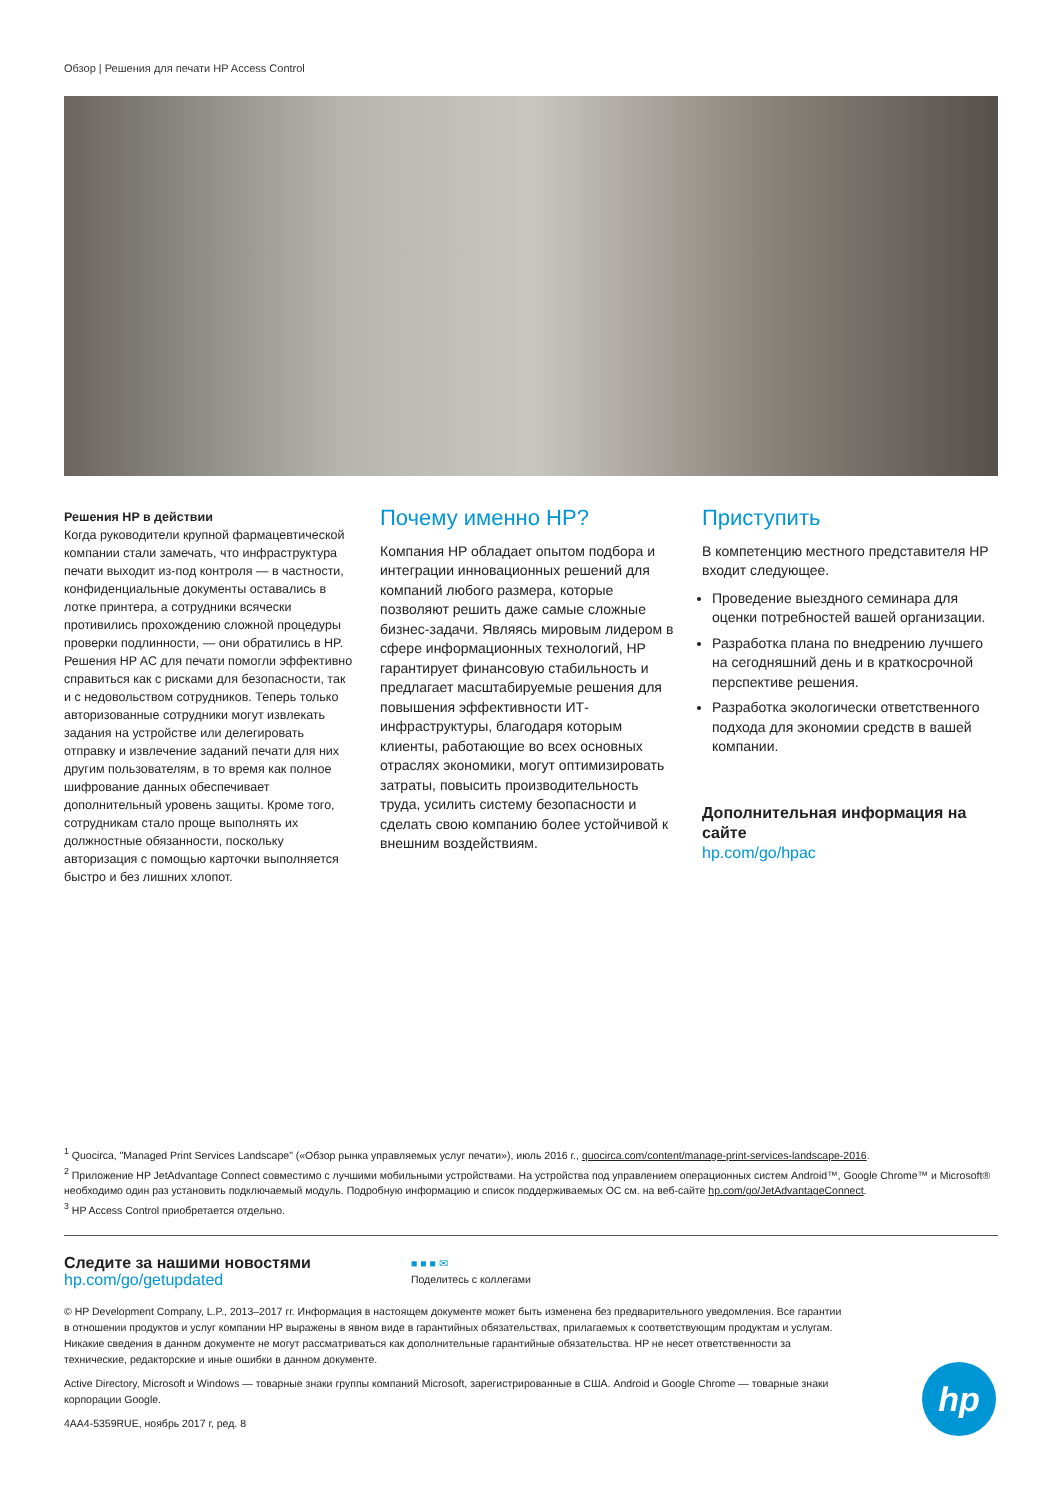Обзор | Решения для печати HP Access Control
Решения HP в действии
Когда руководители крупной фармацевтической компании стали замечать, что инфраструктура печати выходит из-под контроля — в частности, конфиденциальные документы оставались в лотке принтера, а сотрудники всячески противились прохождению сложной процедуры проверки подлинности, — они обратились в HP. Решения HP AC для печати помогли эффективно справиться как с рисками для безопасности, так и с недовольством сотрудников. Теперь только авторизованные сотрудники могут извлекать задания на устройстве или делегировать отправку и извлечение заданий печати для них другим пользователям, в то время как полное шифрование данных обеспечивает дополнительный уровень защиты. Кроме того, сотрудникам стало проще выполнять их должностные обязанности, поскольку авторизация с помощью карточки выполняется быстро и без лишних хлопот.
Почему именно HP?
Компания HP обладает опытом подбора и интеграции инновационных решений для компаний любого размера, которые позволяют решить даже самые сложные бизнес-задачи. Являясь мировым лидером в сфере информационных технологий, HP гарантирует финансовую стабильность и предлагает масштабируемые решения для повышения эффективности ИТ-инфраструктуры, благодаря которым клиенты, работающие во всех основных отраслях экономики, могут оптимизировать затраты, повысить производительность труда, усилить систему безопасности и сделать свою компанию более устойчивой к внешним воздействиям.
Приступить
В компетенцию местного представителя HP входит следующее.
Проведение выездного семинара для оценки потребностей вашей организации.
Разработка плана по внедрению лучшего на сегодняшний день и в краткосрочной перспективе решения.
Разработка экологически ответственного подхода для экономии средств в вашей компании.
Дополнительная информация на сайте
hp.com/go/hpac
<sup>1</sup> Quocirca, "Managed Print Services Landscape" («Обзор рынка управляемых услуг печати»), июль 2016 г., quocirca.com/content/manage-print-services-landscape-2016.
<sup>2</sup> Приложение HP JetAdvantage Connect совместимо с лучшими мобильными устройствами. На устройства под управлением операционных систем Android™, Google Chrome™ и Microsoft® необходимо один раз установить подключаемый модуль. Подробную информацию и список поддерживаемых ОС см. на веб-сайте hp.com/go/JetAdvantageConnect.
<sup>3</sup> HP Access Control приобретается отдельно.
Следите за нашими новостями
hp.com/go/getupdated
■ ■ ■ ✉
Поделитесь с коллегами
© HP Development Company, L.P., 2013–2017 гг. Информация в настоящем документе может быть изменена без предварительного уведомления. Все гарантии в отношении продуктов и услуг компании HP выражены в явном виде в гарантийных обязательствах, прилагаемых к соответствующим продуктам и услугам. Никакие сведения в данном документе не могут рассматриваться как дополнительные гарантийные обязательства. HP не несет ответственности за технические, редакторские и иные ошибки в данном документе.
Active Directory, Microsoft и Windows — товарные знаки группы компаний Microsoft, зарегистрированные в США. Android и Google Chrome — товарные знаки корпорации Google.
4AA4-5359RUE, ноябрь 2017 г, ред. 8
hp